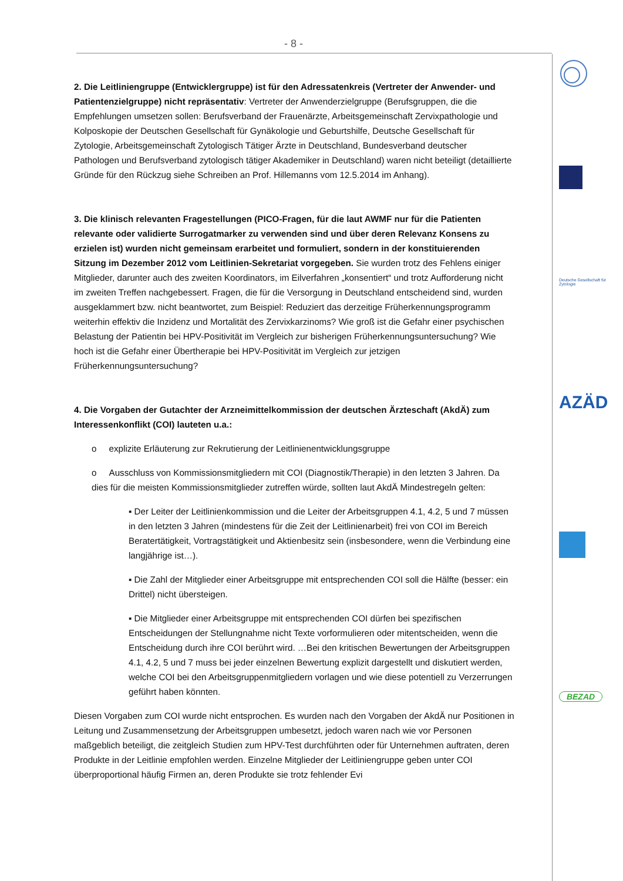- 8 -
2. Die Leitliniengruppe (Entwicklergruppe) ist für den Adressatenkreis (Vertreter der Anwender- und Patientenzielgruppe) nicht repräsentativ: Vertreter der Anwenderzielgruppe (Berufsgruppen, die die Empfehlungen umsetzen sollen: Berufsverband der Frauenärzte, Arbeitsgemeinschaft Zervixpathologie und Kolposkopie der Deutschen Gesellschaft für Gynäkologie und Geburtshilfe, Deutsche Gesellschaft für Zytologie, Arbeitsgemeinschaft Zytologisch Tätiger Ärzte in Deutschland, Bundesverband deutscher Pathologen und Berufsverband zytologisch tätiger Akademiker in Deutschland) waren nicht beteiligt (detaillierte Gründe für den Rückzug siehe Schreiben an Prof. Hillemanns vom 12.5.2014 im Anhang).
3. Die klinisch relevanten Fragestellungen (PICO-Fragen, für die laut AWMF nur für die Patienten relevante oder validierte Surrogatmarker zu verwenden sind und über deren Relevanz Konsens zu erzielen ist) wurden nicht gemeinsam erarbeitet und formuliert, sondern in der konstituierenden Sitzung im Dezember 2012 vom Leitlinien-Sekretariat vorgegeben. Sie wurden trotz des Fehlens einiger Mitglieder, darunter auch des zweiten Koordinators, im Eilverfahren „konsentiert“ und trotz Aufforderung nicht im zweiten Treffen nachgebessert. Fragen, die für die Versorgung in Deutschland entscheidend sind, wurden ausgeklammert bzw. nicht beantwortet, zum Beispiel: Reduziert das derzeitige Früherkennungsprogramm weiterhin effektiv die Inzidenz und Mortalität des Zervixkarzinoms? Wie groß ist die Gefahr einer psychischen Belastung der Patientin bei HPV-Positivität im Vergleich zur bisherigen Früherkennungsuntersuchung? Wie hoch ist die Gefahr einer Übertherapie bei HPV-Positivität im Vergleich zur jetzigen Früherkennungsuntersuchung?
4. Die Vorgaben der Gutachter der Arzneimittelkommission der deutschen Ärzteschaft (AkdÄ) zum Interessenkonflikt (COI) lauteten u.a.:
o explizite Erläuterung zur Rekrutierung der Leitlinienentwicklungsgruppe
o Ausschluss von Kommissionsmitgliedern mit COI (Diagnostik/Therapie) in den letzten 3 Jahren. Da dies für die meisten Kommissionsmitglieder zutreffen würde, sollten laut AkdÄ Mindestregeln gelten:
▪ Der Leiter der Leitlinienkommission und die Leiter der Arbeitsgruppen 4.1, 4.2, 5 und 7 müssen in den letzten 3 Jahren (mindestens für die Zeit der Leitlinienarbeit) frei von COI im Bereich Beratertätigkeit, Vortragstätigkeit und Aktienbesitz sein (insbesondere, wenn die Verbindung eine langjährige ist…).
▪ Die Zahl der Mitglieder einer Arbeitsgruppe mit entsprechenden COI soll die Hälfte (besser: ein Drittel) nicht übersteigen.
▪ Die Mitglieder einer Arbeitsgruppe mit entsprechenden COI dürfen bei spezifischen Entscheidungen der Stellungnahme nicht Texte vorformulieren oder mitentscheiden, wenn die Entscheidung durch ihre COI berührt wird. …Bei den kritischen Bewertungen der Arbeitsgruppen 4.1, 4.2, 5 und 7 muss bei jeder einzelnen Bewertung explizit dargestellt und diskutiert werden, welche COI bei den Arbeitsgruppenmitgliedern vorlagen und wie diese potentiell zu Verzerrungen geführt haben könnten.
Diesen Vorgaben zum COI wurde nicht entsprochen. Es wurden nach den Vorgaben der AkdÄ nur Positionen in Leitung und Zusammensetzung der Arbeitsgruppen umbesetzt, jedoch waren nach wie vor Personen maßgeblich beteiligt, die zeitgleich Studien zum HPV-Test durchführten oder für Unternehmen auftraten, deren Produkte in der Leitlinie empfohlen werden. Einzelne Mitglieder der Leitliniengruppe geben unter COI überproportional häufig Firmen an, deren Produkte sie trotz fehlender Evi
Deutsche Gesellschaft für Zytologie
AZÄD
BEZAD